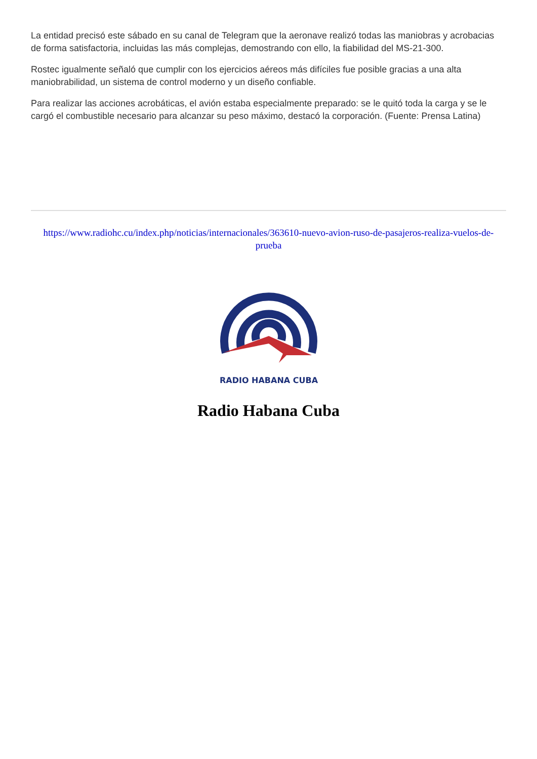La entidad precisó este sábado en su canal de Telegram que la aeronave realizó todas las maniobras y acrobacias de forma satisfactoria, incluidas las más complejas, demostrando con ello, la fiabilidad del MS-21-300.
Rostec igualmente señaló que cumplir con los ejercicios aéreos más difíciles fue posible gracias a una alta maniobrabilidad, un sistema de control moderno y un diseño confiable.
Para realizar las acciones acrobáticas, el avión estaba especialmente preparado: se le quitó toda la carga y se le cargó el combustible necesario para alcanzar su peso máximo, destacó la corporación. (Fuente: Prensa Latina)
https://www.radiohc.cu/index.php/noticias/internacionales/363610-nuevo-avion-ruso-de-pasajeros-realiza-vuelos-de-prueba
RADIO HABANA CUBA
Radio Habana Cuba